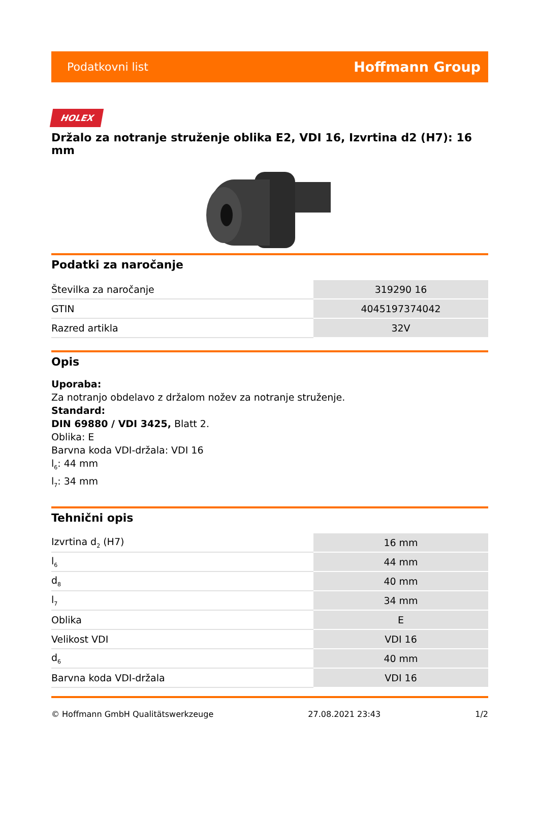Podatkovni list Hoffmann Group
HOLEX
Držalo za notranje struženje oblika E2, VDI 16, Izvrtina d2 (H7): 16 mm
Podatki za naročanje
| Številka za naročanje | 319290 16 |
| GTIN | 4045197374042 |
| Razred artikla | 32V |
Opis
Uporaba:
Za notranjo obdelavo z držalom nožev za notranje struženje.
Standard:
DIN 69880 / VDI 3425, Blatt 2.
Oblika: E
Barvna koda VDI-držala: VDI 16
l<sub>6</sub>: 44 mm
l<sub>7</sub>: 34 mm
Tehnični opis
| Izvrtina d<sub>2</sub> (H7) | 16 mm |
| l<sub>6</sub> | 44 mm |
| d<sub>8</sub> | 40 mm |
| l<sub>7</sub> | 34 mm |
| Oblika | E |
| Velikost VDI | VDI 16 |
| d<sub>6</sub> | 40 mm |
| Barvna koda VDI-držala | VDI 16 |
© Hoffmann GmbH Qualitätswerkzeuge 27.08.2021 23:43 1/2